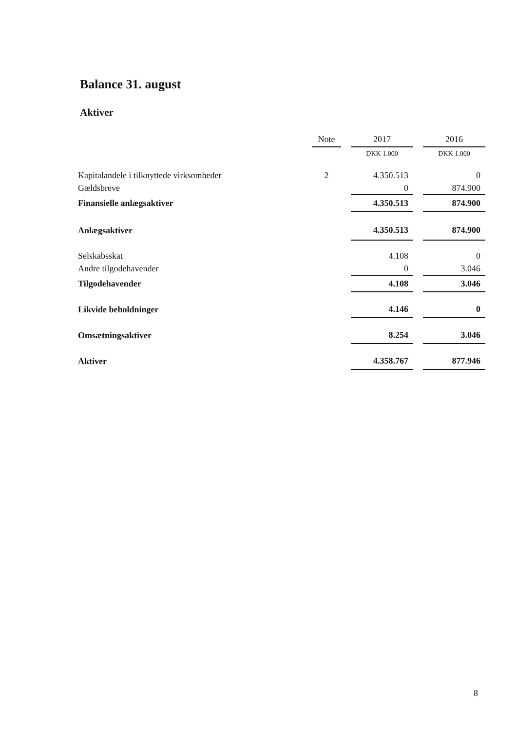Balance 31. august
Aktiver
| | Note | | 2017 | | 2016 |
| | | | DKK 1.000 | | DKK 1.000 |
| Kapitalandele i tilknyttede virksomheder | 2 | | 4.350.513 | | 0 |
| Gældsbreve | | | 0 | | 874.900 |
| Finansielle anlægsaktiver | | | 4.350.513 | | 874.900 |
| Anlægsaktiver | | | 4.350.513 | | 874.900 |
| Selskabsskat | | | 4.108 | | 0 |
| Andre tilgodehavender | | | 0 | | 3.046 |
| Tilgodehavender | | | 4.108 | | 3.046 |
| Likvide beholdninger | | | 4.146 | | 0 |
| Omsætningsaktiver | | | 8.254 | | 3.046 |
| Aktiver | | | 4.358.767 | | 877.946 |
8